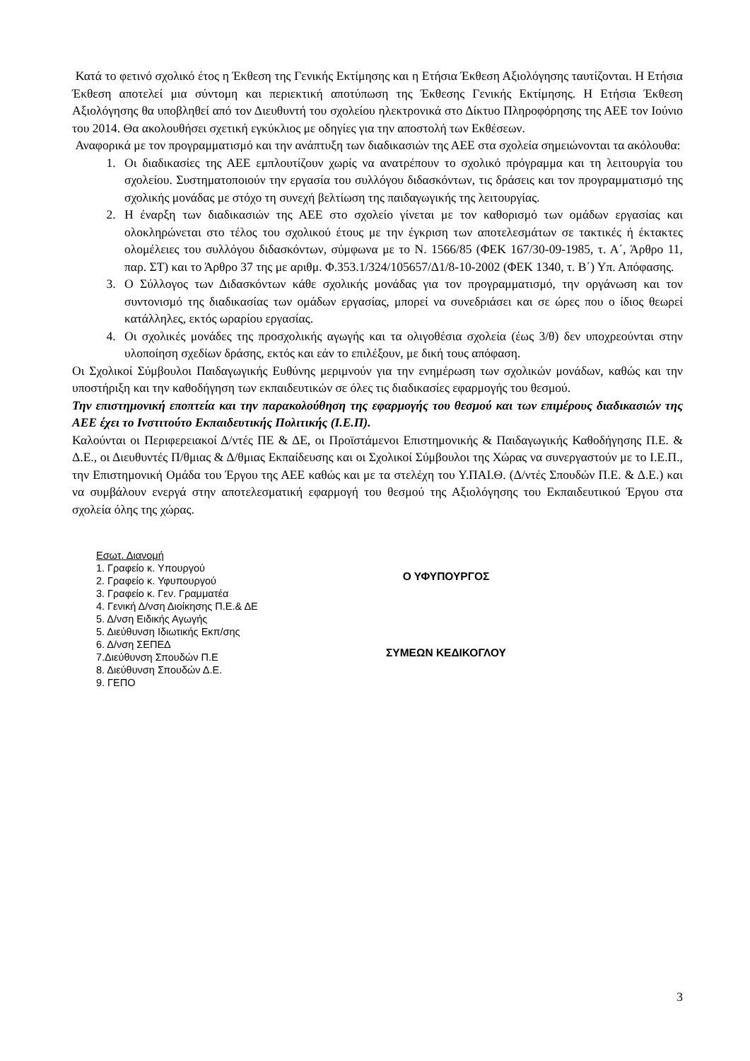Κατά το φετινό σχολικό έτος η Έκθεση της Γενικής Εκτίμησης και η Ετήσια Έκθεση Αξιολόγησης ταυτίζονται. Η Ετήσια Έκθεση αποτελεί μια σύντομη και περιεκτική αποτύπωση της Έκθεσης Γενικής Εκτίμησης. Η Ετήσια Έκθεση Αξιολόγησης θα υποβληθεί από τον Διευθυντή του σχολείου ηλεκτρονικά στο Δίκτυο Πληροφόρησης της ΑΕΕ τον Ιούνιο του 2014. Θα ακολουθήσει σχετική εγκύκλιος με οδηγίες για την αποστολή των Εκθέσεων.
Αναφορικά με τον προγραμματισμό και την ανάπτυξη των διαδικασιών της ΑΕΕ στα σχολεία σημειώνονται τα ακόλουθα:
1. Οι διαδικασίες της ΑΕΕ εμπλουτίζουν χωρίς να ανατρέπουν το σχολικό πρόγραμμα και τη λειτουργία του σχολείου. Συστηματοποιούν την εργασία του συλλόγου διδασκόντων, τις δράσεις και τον προγραμματισμό της σχολικής μονάδας με στόχο τη συνεχή βελτίωση της παιδαγωγικής της λειτουργίας.
2. Η έναρξη των διαδικασιών της ΑΕΕ στο σχολείο γίνεται με τον καθορισμό των ομάδων εργασίας και ολοκληρώνεται στο τέλος του σχολικού έτους με την έγκριση των αποτελεσμάτων σε τακτικές ή έκτακτες ολομέλειες του συλλόγου διδασκόντων, σύμφωνα με το Ν. 1566/85 (ΦΕΚ 167/30-09-1985, τ. Α΄, Άρθρο 11, παρ. ΣΤ) και το Άρθρο 37 της με αριθμ. Φ.353.1/324/105657/Δ1/8-10-2002 (ΦΕΚ 1340, τ. Β΄) Υπ. Απόφασης.
3. Ο Σύλλογος των Διδασκόντων κάθε σχολικής μονάδας για τον προγραμματισμό, την οργάνωση και τον συντονισμό της διαδικασίας των ομάδων εργασίας, μπορεί να συνεδριάσει και σε ώρες που ο ίδιος θεωρεί κατάλληλες, εκτός ωραρίου εργασίας.
4. Οι σχολικές μονάδες της προσχολικής αγωγής και τα ολιγοθέσια σχολεία (έως 3/θ) δεν υποχρεούνται στην υλοποίηση σχεδίων δράσης, εκτός και εάν το επιλέξουν, με δική τους απόφαση.
Οι Σχολικοί Σύμβουλοι Παιδαγωγικής Ευθύνης μεριμνούν για την ενημέρωση των σχολικών μονάδων, καθώς και την υποστήριξη και την καθοδήγηση των εκπαιδευτικών σε όλες τις διαδικασίες εφαρμογής του θεσμού.
Την επιστημονική εποπτεία και την παρακολούθηση της εφαρμογής του θεσμού και των επιμέρους διαδικασιών της ΑΕΕ έχει το Ινστιτούτο Εκπαιδευτικής Πολιτικής (Ι.Ε.Π).
Καλούνται οι Περιφερειακοί Δ/ντές ΠΕ & ΔΕ, οι Προϊστάμενοι Επιστημονικής & Παιδαγωγικής Καθοδήγησης Π.Ε. & Δ.Ε., οι Διευθυντές Π/θμιας & Δ/θμιας Εκπαίδευσης και οι Σχολικοί Σύμβουλοι της Χώρας να συνεργαστούν με το Ι.Ε.Π., την Επιστημονική Ομάδα του Έργου της ΑΕΕ καθώς και με τα στελέχη του Υ.ΠΑΙ.Θ. (Δ/ντές Σπουδών Π.Ε. & Δ.Ε.) και να συμβάλουν ενεργά στην αποτελεσματική εφαρμογή του θεσμού της Αξιολόγησης του Εκπαιδευτικού Έργου στα σχολεία όλης της χώρας.
Εσωτ. Διανομή
1. Γραφείο κ. Υπουργού
2. Γραφείο κ. Υφυπουργού
3. Γραφείο κ. Γεν. Γραμματέα
4. Γενική Δ/νση Διοίκησης Π.Ε.& ΔΕ
5. Δ/νση Ειδικής Αγωγής
5. Διεύθυνση Ιδιωτικής Εκπ/σης
6. Δ/νση ΣΕΠΕΔ
7.Διεύθυνση Σπουδών Π.Ε
8. Διεύθυνση Σπουδών Δ.Ε.
9. ΓΕΠΟ
Ο ΥΦΥΠΟΥΡΓΟΣ
ΣΥΜΕΩΝ ΚΕΔΙΚΟΓΛΟΥ
3